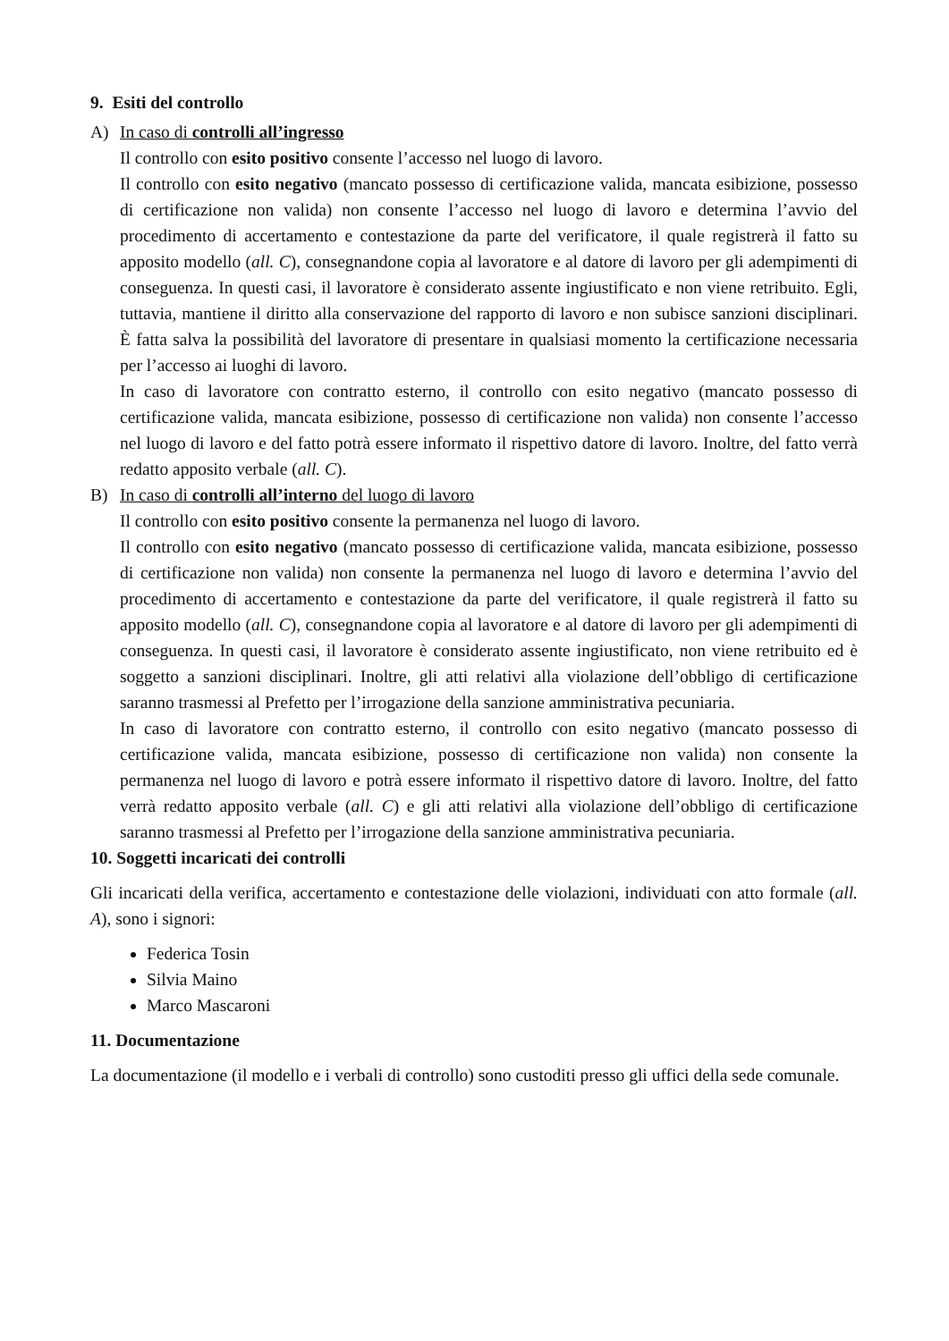9. Esiti del controllo
A) In caso di controlli all’ingresso
Il controllo con esito positivo consente l’accesso nel luogo di lavoro.
Il controllo con esito negativo (mancato possesso di certificazione valida, mancata esibizione, possesso di certificazione non valida) non consente l’accesso nel luogo di lavoro e determina l’avvio del procedimento di accertamento e contestazione da parte del verificatore, il quale registrerà il fatto su apposito modello (all. C), consegnandone copia al lavoratore e al datore di lavoro per gli adempimenti di conseguenza. In questi casi, il lavoratore è considerato assente ingiustificato e non viene retribuito. Egli, tuttavia, mantiene il diritto alla conservazione del rapporto di lavoro e non subisce sanzioni disciplinari. È fatta salva la possibilità del lavoratore di presentare in qualsiasi momento la certificazione necessaria per l’accesso ai luoghi di lavoro.
In caso di lavoratore con contratto esterno, il controllo con esito negativo (mancato possesso di certificazione valida, mancata esibizione, possesso di certificazione non valida) non consente l’accesso nel luogo di lavoro e del fatto potrà essere informato il rispettivo datore di lavoro. Inoltre, del fatto verrà redatto apposito verbale (all. C).
B) In caso di controlli all’interno del luogo di lavoro
Il controllo con esito positivo consente la permanenza nel luogo di lavoro.
Il controllo con esito negativo (mancato possesso di certificazione valida, mancata esibizione, possesso di certificazione non valida) non consente la permanenza nel luogo di lavoro e determina l’avvio del procedimento di accertamento e contestazione da parte del verificatore, il quale registrerà il fatto su apposito modello (all. C), consegnandone copia al lavoratore e al datore di lavoro per gli adempimenti di conseguenza. In questi casi, il lavoratore è considerato assente ingiustificato, non viene retribuito ed è soggetto a sanzioni disciplinari. Inoltre, gli atti relativi alla violazione dell’obbligo di certificazione saranno trasmessi al Prefetto per l’irrogazione della sanzione amministrativa pecuniaria.
In caso di lavoratore con contratto esterno, il controllo con esito negativo (mancato possesso di certificazione valida, mancata esibizione, possesso di certificazione non valida) non consente la permanenza nel luogo di lavoro e potrà essere informato il rispettivo datore di lavoro. Inoltre, del fatto verrà redatto apposito verbale (all. C) e gli atti relativi alla violazione dell’obbligo di certificazione saranno trasmessi al Prefetto per l’irrogazione della sanzione amministrativa pecuniaria.
10. Soggetti incaricati dei controlli
Gli incaricati della verifica, accertamento e contestazione delle violazioni, individuati con atto formale (all. A), sono i signori:
Federica Tosin
Silvia Maino
Marco Mascaroni
11. Documentazione
La documentazione (il modello e i verbali di controllo) sono custoditi presso gli uffici della sede comunale.